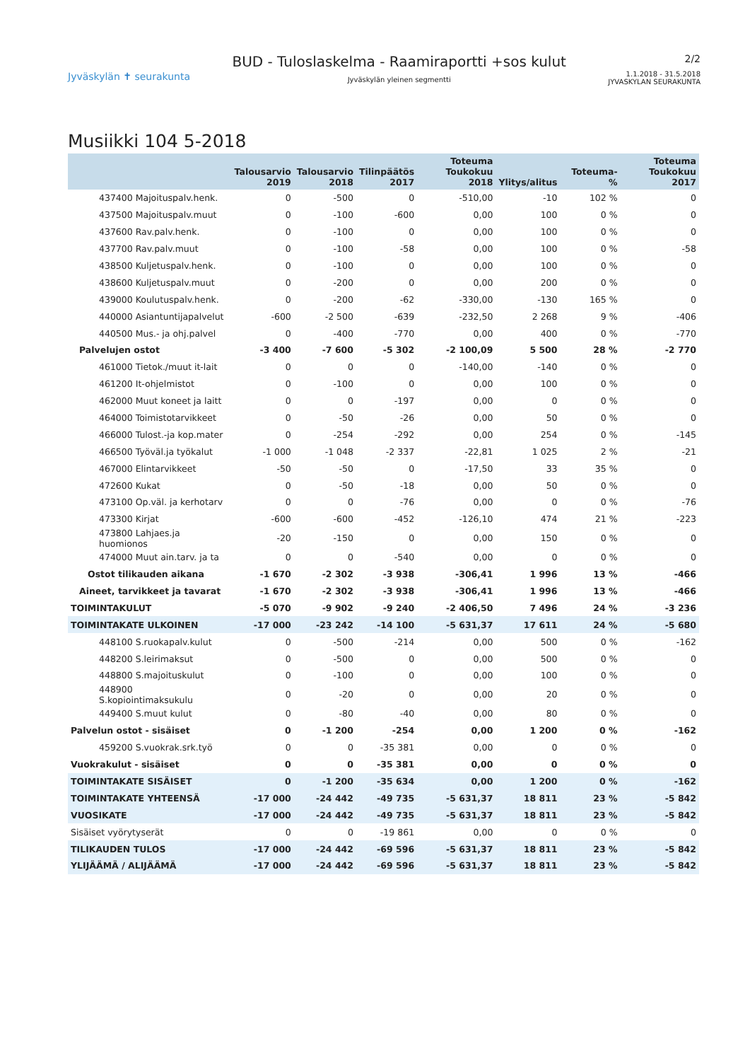Jyväskylän ✝ seurakunta
BUD - Tuloslaskelma - Raamiraportti +sos kulut
Jyväskylän yleinen segmentti
2/2
1.1.2018 - 31.5.2018
JYVASKYLAN SEURAKUNTA
Musiikki 104 5-2018
| | Talousarvio 2019 | Talousarvio 2018 | Tilinpäätös 2017 | Toteuma Toukokuu 2018 | Ylitys/alitus | Toteuma-% | Toteuma Toukokuu 2017 |
| --- | --- | --- | --- | --- | --- | --- | --- |
| 437400 Majoituspalv.henk. | 0 | -500 | 0 | -510,00 | -10 | 102 % | 0 |
| 437500 Majoituspalv.muut | 0 | -100 | -600 | 0,00 | 100 | 0 % | 0 |
| 437600 Rav.palv.henk. | 0 | -100 | 0 | 0,00 | 100 | 0 % | 0 |
| 437700 Rav.palv.muut | 0 | -100 | -58 | 0,00 | 100 | 0 % | -58 |
| 438500 Kuljetuspalv.henk. | 0 | -100 | 0 | 0,00 | 100 | 0 % | 0 |
| 438600 Kuljetuspalv.muut | 0 | -200 | 0 | 0,00 | 200 | 0 % | 0 |
| 439000 Koulutuspalv.henk. | 0 | -200 | -62 | -330,00 | -130 | 165 % | 0 |
| 440000 Asiantuntijapalvelut | -600 | -2 500 | -639 | -232,50 | 2 268 | 9 % | -406 |
| 440500 Mus.- ja ohj.palvel | 0 | -400 | -770 | 0,00 | 400 | 0 % | -770 |
| Palvelujen ostot | -3 400 | -7 600 | -5 302 | -2 100,09 | 5 500 | 28 % | -2 770 |
| 461000 Tietok./muut it-lait | 0 | 0 | 0 | -140,00 | -140 | 0 % | 0 |
| 461200 It-ohjelmistot | 0 | -100 | 0 | 0,00 | 100 | 0 % | 0 |
| 462000 Muut koneet ja laitt | 0 | 0 | -197 | 0,00 | 0 | 0 % | 0 |
| 464000 Toimistotarvikkeet | 0 | -50 | -26 | 0,00 | 50 | 0 % | 0 |
| 466000 Tulost.-ja kop.mater | 0 | -254 | -292 | 0,00 | 254 | 0 % | -145 |
| 466500 Työväl.ja työkalut | -1 000 | -1 048 | -2 337 | -22,81 | 1 025 | 2 % | -21 |
| 467000 Elintarvikkeet | -50 | -50 | 0 | -17,50 | 33 | 35 % | 0 |
| 472600 Kukat | 0 | -50 | -18 | 0,00 | 50 | 0 % | 0 |
| 473100 Op.väl. ja kerhotarv | 0 | 0 | -76 | 0,00 | 0 | 0 % | -76 |
| 473300 Kirjat | -600 | -600 | -452 | -126,10 | 474 | 21 % | -223 |
| 473800 Lahjaes.ja huomionos | -20 | -150 | 0 | 0,00 | 150 | 0 % | 0 |
| 474000 Muut ain.tarv. ja ta | 0 | 0 | -540 | 0,00 | 0 | 0 % | 0 |
| Ostot tilikauden aikana | -1 670 | -2 302 | -3 938 | -306,41 | 1 996 | 13 % | -466 |
| Aineet, tarvikkeet ja tavarat | -1 670 | -2 302 | -3 938 | -306,41 | 1 996 | 13 % | -466 |
| TOIMINTAKULUT | -5 070 | -9 902 | -9 240 | -2 406,50 | 7 496 | 24 % | -3 236 |
| TOIMINTAKATE ULKOINEN | -17 000 | -23 242 | -14 100 | -5 631,37 | 17 611 | 24 % | -5 680 |
| 448100 S.ruokapalv.kulut | 0 | -500 | -214 | 0,00 | 500 | 0 % | -162 |
| 448200 S.leirimaksut | 0 | -500 | 0 | 0,00 | 500 | 0 % | 0 |
| 448800 S.majoituskulut | 0 | -100 | 0 | 0,00 | 100 | 0 % | 0 |
| 448900 S.kopiointimaksukulu | 0 | -20 | 0 | 0,00 | 20 | 0 % | 0 |
| 449400 S.muut kulut | 0 | -80 | -40 | 0,00 | 80 | 0 % | 0 |
| Palvelun ostot - sisäiset | 0 | -1 200 | -254 | 0,00 | 1 200 | 0 % | -162 |
| 459200 S.vuokrak.srk.työ | 0 | 0 | -35 381 | 0,00 | 0 | 0 % | 0 |
| Vuokrakulut - sisäiset | 0 | 0 | -35 381 | 0,00 | 0 | 0 % | 0 |
| TOIMINTAKATE SISÄISET | 0 | -1 200 | -35 634 | 0,00 | 1 200 | 0 % | -162 |
| TOIMINTAKATE YHTEENSÄ | -17 000 | -24 442 | -49 735 | -5 631,37 | 18 811 | 23 % | -5 842 |
| VUOSIKATE | -17 000 | -24 442 | -49 735 | -5 631,37 | 18 811 | 23 % | -5 842 |
| Sisäiset vyörytyserät | 0 | 0 | -19 861 | 0,00 | 0 | 0 % | 0 |
| TILIKAUDEN TULOS | -17 000 | -24 442 | -69 596 | -5 631,37 | 18 811 | 23 % | -5 842 |
| YLIJÄÄMÄ / ALIJÄÄMÄ | -17 000 | -24 442 | -69 596 | -5 631,37 | 18 811 | 23 % | -5 842 |